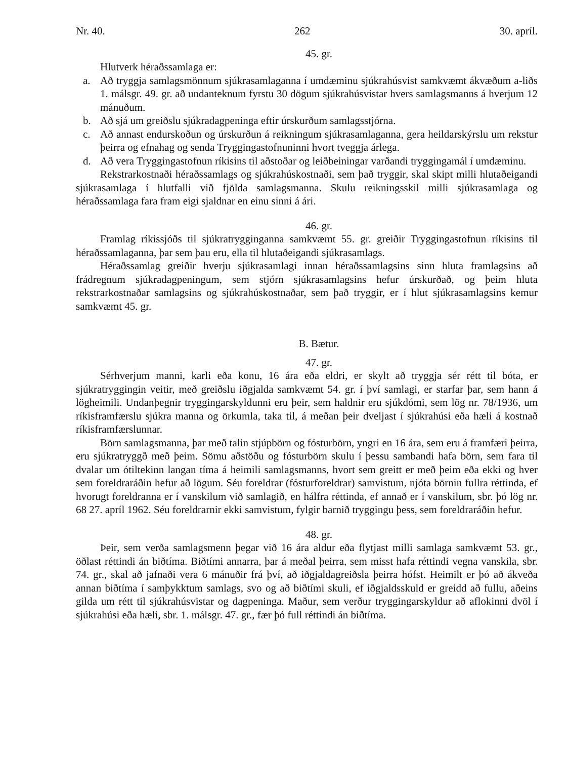Nr. 40. 262 30. apríl.
45. gr.
Hlutverk héraðssamlaga er:
a. Að tryggja samlagsmönnum sjúkrasamlaganna í umdæminu sjúkrahúsvist samkvæmt ákvæðum a-liðs 1. málsgr. 49. gr. að undanteknum fyrstu 30 dögum sjúkrahúsvistar hvers samlagsmanns á hverjum 12 mánuðum.
b. Að sjá um greiðslu sjúkradagpeninga eftir úrskurðum samlagsstjórna.
c. Að annast endurskoðun og úrskurðun á reikningum sjúkrasamlaganna, gera heildarskýrslu um rekstur þeirra og efnahag og senda Tryggingastofnuninni hvort tveggja árlega.
d. Að vera Tryggingastofnun ríkisins til aðstoðar og leiðbeiningar varðandi tryggingamál í umdæminu.
Rekstrarkostnaði héraðssamlags og sjúkrahúskostnaði, sem það tryggir, skal skipt milli hlutaðeigandi sjúkrasamlaga í hlutfalli við fjölda samlagsmanna. Skulu reikningsskil milli sjúkrasamlaga og héraðssamlaga fara fram eigi sjaldnar en einu sinni á ári.
46. gr.
Framlag ríkissjóðs til sjúkratrygginganna samkvæmt 55. gr. greiðir Tryggingastofnun ríkisins til héraðssamlaganna, þar sem þau eru, ella til hlutaðeigandi sjúkrasamlags.
Héraðssamlag greiðir hverju sjúkrasamlagi innan héraðssamlagsins sinn hluta framlagsins að frádregnum sjúkradagpeningum, sem stjórn sjúkrasamlagsins hefur úrskurðað, og þeim hluta rekstrarkostnaðar samlagsins og sjúkrahúskostnaðar, sem það tryggir, er í hlut sjúkrasamlagsins kemur samkvæmt 45. gr.
B. Bætur.
47. gr.
Sérhverjum manni, karli eða konu, 16 ára eða eldri, er skylt að tryggja sér rétt til bóta, er sjúkratryggingin veitir, með greiðslu iðgjalda samkvæmt 54. gr. í því samlagi, er starfar þar, sem hann á lögheimili. Undanþegnir tryggingarskyldunni eru þeir, sem haldnir eru sjúkdómi, sem lög nr. 78/1936, um ríkisframfærslu sjúkra manna og örkumla, taka til, á meðan þeir dveljast í sjúkrahúsi eða hæli á kostnað ríkisframfærslunnar.
Börn samlagsmanna, þar með talin stjúpbörn og fósturbörn, yngri en 16 ára, sem eru á framfæri þeirra, eru sjúkratryggð með þeim. Sömu aðstöðu og fósturbörn skulu í þessu sambandi hafa börn, sem fara til dvalar um ótiltekinn langan tíma á heimili samlagsmanns, hvort sem greitt er með þeim eða ekki og hver sem foreldraráðin hefur að lögum. Séu foreldrar (fósturforeldrar) samvistum, njóta börnin fullra réttinda, ef hvorugt foreldranna er í vanskilum við samlagið, en hálfra réttinda, ef annað er í vanskilum, sbr. þó lög nr. 68 27. apríl 1962. Séu foreldrarnir ekki samvistum, fylgir barnið tryggingu þess, sem foreldraráðin hefur.
48. gr.
Þeir, sem verða samlagsmenn þegar við 16 ára aldur eða flytjast milli samlaga samkvæmt 53. gr., öðlast réttindi án biðtíma. Biðtími annarra, þar á meðal þeirra, sem misst hafa réttindi vegna vanskila, sbr. 74. gr., skal að jafnaði vera 6 mánuðir frá því, að iðgjaldagreiðsla þeirra hófst. Heimilt er þó að ákveða annan biðtíma í samþykktum samlags, svo og að biðtími skuli, ef iðgjaldsskuld er greidd að fullu, aðeins gilda um rétt til sjúkrahúsvistar og dagpeninga. Maður, sem verður tryggingarskyldur að aflokinni dvöl í sjúkrahúsi eða hæli, sbr. 1. málsgr. 47. gr., fær þó full réttindi án biðtíma.